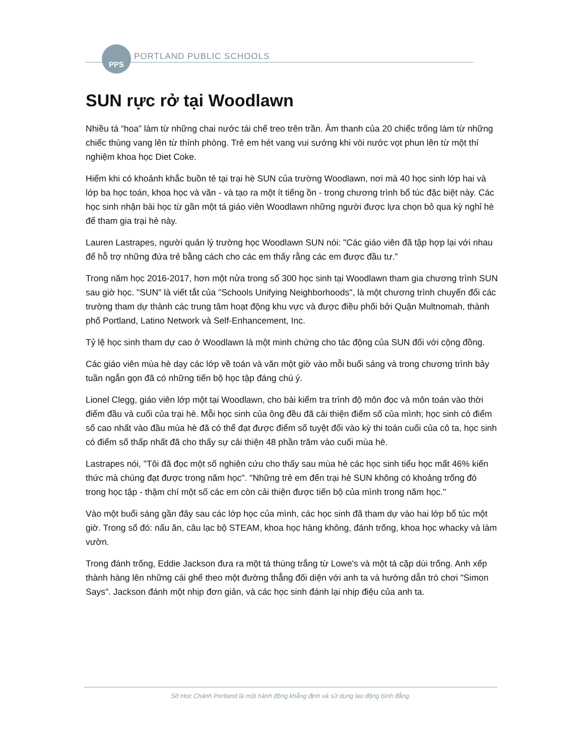PPS
PORTLAND PUBLIC SCHOOLS
SUN rực rở tại Woodlawn
Nhiều tá “hoa” làm từ những chai nước tái chế treo trên trần. Âm thanh của 20 chiếc trống làm từ những chiếc thùng vang lên từ thính phòng. Trẻ em hét vang vui sướng khi vòi nước vọt phun lên từ một thí nghiệm khoa học Diet Coke.
Hiếm khi có khoảnh khắc buồn tẻ tại trại hè SUN của trường Woodlawn, nơi mà 40 học sinh lớp hai và lớp ba học toán, khoa học và văn - và tạo ra một ít tiếng ồn - trong chương trình bổ túc đặc biệt này. Các học sinh nhận bài học từ gần một tá giáo viên Woodlawn những người được lựa chọn bỏ qua kỳ nghỉ hè để tham gia trại hè này.
Lauren Lastrapes, người quản lý trường học Woodlawn SUN nói: "Các giáo viên đã tập hợp lại với nhau để hỗ trợ những đứa trẻ bằng cách cho các em thấy rằng các em được đầu tư.”
Trong năm học 2016-2017, hơn một nửa trong số 300 học sinh tại Woodlawn tham gia chương trình SUN sau giờ học. "SUN" là viết tắt của "Schools Unifying Neighborhoods", là một chương trình chuyển đổi các trường tham dự thành các trung tâm hoạt động khu vực và được điều phối bởi Quận Multnomah, thành phố Portland, Latino Network và Self-Enhancement, Inc.
Tỷ lệ học sinh tham dự cao ở Woodlawn là một minh chứng cho tác động của SUN đối với cộng đồng.
Các giáo viên mùa hè dạy các lớp về toán và văn một giờ vào mỗi buổi sáng và trong chương trình bảy tuần ngắn gọn đã có những tiến bộ học tập đáng chú ý.
Lionel Clegg, giáo viên lớp một tại Woodlawn, cho bài kiểm tra trình độ môn đọc và môn toán vào thời điểm đầu và cuối của trại hè. Mỗi học sinh của ông đều đã cải thiện điểm số của mình; học sinh có điểm số cao nhất vào đầu mùa hè đã có thể đạt được điểm số tuyệt đối vào kỳ thi toán cuối của cô ta, học sinh có điểm số thấp nhất đã cho thấy sự cải thiện 48 phần trăm vào cuối mùa hè.
Lastrapes nói, "Tôi đã đọc một số nghiên cứu cho thấy sau mùa hè các học sinh tiểu học mất 46% kiến thức mà chúng đạt được trong năm học". "Những trẻ em đến trại hè SUN không có khoảng trống đó trong học tập - thậm chí một số các em còn cải thiện được tiến bộ của mình trong năm học."
Vào một buổi sáng gần đây sau các lớp học của mình, các học sinh đã tham dự vào hai lớp bổ túc một giờ. Trong số đó: nấu ăn, câu lạc bộ STEAM, khoa học hàng không, đánh trống, khoa học whacky và làm vườn.
Trong đánh trống, Eddie Jackson đưa ra một tá thùng trắng từ Lowe's và một tá cặp dùi trống. Anh xếp thành hàng lên những cái ghế theo một đường thẳng đối diện với anh ta và hướng dẫn trò chơi "Simon Says". Jackson đánh một nhịp đơn giản, và các học sinh đánh lại nhịp điệu của anh ta.
Sở Học Chánh Portland là một hành động khẳng định và sử dụng lao động bình đẳng.